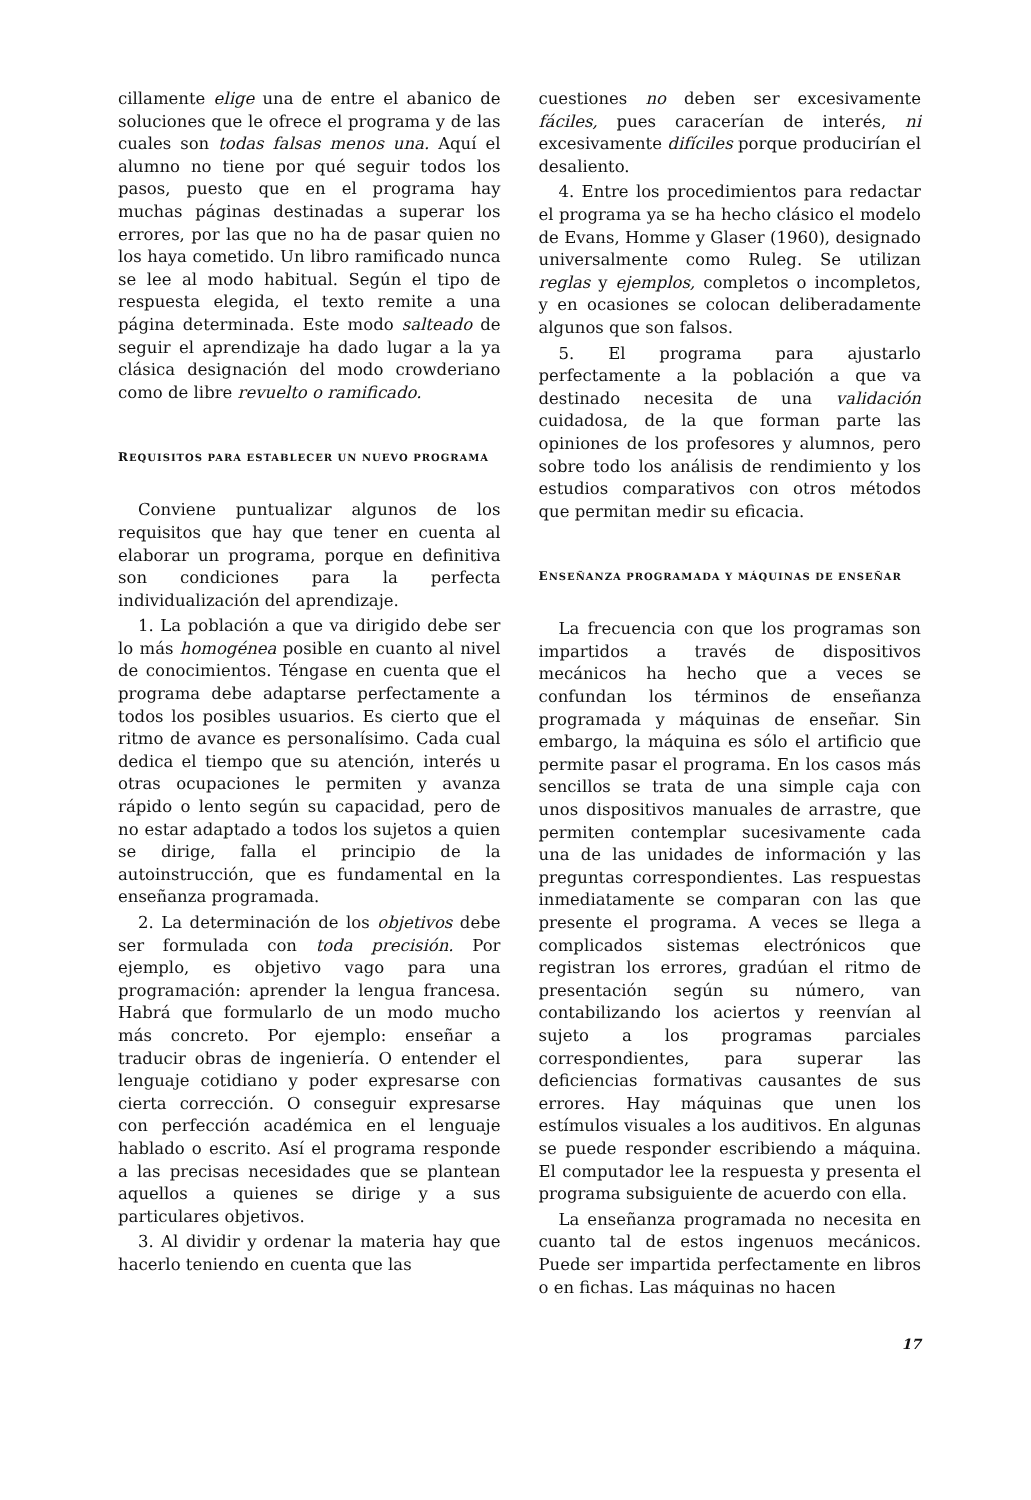cillamente elige una de entre el abanico de soluciones que le ofrece el programa y de las cuales son todas falsas menos una. Aquí el alumno no tiene por qué seguir todos los pasos, puesto que en el programa hay muchas páginas destinadas a superar los errores, por las que no ha de pasar quien no los haya cometido. Un libro ramificado nunca se lee al modo habitual. Según el tipo de respuesta elegida, el texto remite a una página determinada. Este modo salteado de seguir el aprendizaje ha dado lugar a la ya clásica designación del modo crowderiano como de libre revuelto o ramificado.
REQUISITOS PARA ESTABLECER UN NUEVO PROGRAMA
Conviene puntualizar algunos de los requisitos que hay que tener en cuenta al elaborar un programa, porque en definitiva son condiciones para la perfecta individualización del aprendizaje.
1. La población a que va dirigido debe ser lo más homogénea posible en cuanto al nivel de conocimientos. Téngase en cuenta que el programa debe adaptarse perfectamente a todos los posibles usuarios. Es cierto que el ritmo de avance es personalísimo. Cada cual dedica el tiempo que su atención, interés u otras ocupaciones le permiten y avanza rápido o lento según su capacidad, pero de no estar adaptado a todos los sujetos a quien se dirige, falla el principio de la autoinstrucción, que es fundamental en la enseñanza programada.
2. La determinación de los objetivos debe ser formulada con toda precisión. Por ejemplo, es objetivo vago para una programación: aprender la lengua francesa. Habrá que formularlo de un modo mucho más concreto. Por ejemplo: enseñar a traducir obras de ingeniería. O entender el lenguaje cotidiano y poder expresarse con cierta corrección. O conseguir expresarse con perfección académica en el lenguaje hablado o escrito. Así el programa responde a las precisas necesidades que se plantean aquellos a quienes se dirige y a sus particulares objetivos.
3. Al dividir y ordenar la materia hay que hacerlo teniendo en cuenta que las
cuestiones no deben ser excesivamente fáciles, pues caracerían de interés, ni excesivamente difíciles porque producirían el desaliento.
4. Entre los procedimientos para redactar el programa ya se ha hecho clásico el modelo de Evans, Homme y Glaser (1960), designado universalmente como Ruleg. Se utilizan reglas y ejemplos, completos o incompletos, y en ocasiones se colocan deliberadamente algunos que son falsos.
5. El programa para ajustarlo perfectamente a la población a que va destinado necesita de una validación cuidadosa, de la que forman parte las opiniones de los profesores y alumnos, pero sobre todo los análisis de rendimiento y los estudios comparativos con otros métodos que permitan medir su eficacia.
ENSEÑANZA PROGRAMADA Y MÁQUINAS DE ENSEÑAR
La frecuencia con que los programas son impartidos a través de dispositivos mecánicos ha hecho que a veces se confundan los términos de enseñanza programada y máquinas de enseñar. Sin embargo, la máquina es sólo el artificio que permite pasar el programa. En los casos más sencillos se trata de una simple caja con unos dispositivos manuales de arrastre, que permiten contemplar sucesivamente cada una de las unidades de información y las preguntas correspondientes. Las respuestas inmediatamente se comparan con las que presente el programa. A veces se llega a complicados sistemas electrónicos que registran los errores, gradúan el ritmo de presentación según su número, van contabilizando los aciertos y reenvían al sujeto a los programas parciales correspondientes, para superar las deficiencias formativas causantes de sus errores. Hay máquinas que unen los estímulos visuales a los auditivos. En algunas se puede responder escribiendo a máquina. El computador lee la respuesta y presenta el programa subsiguiente de acuerdo con ella.
La enseñanza programada no necesita en cuanto tal de estos ingenuos mecánicos. Puede ser impartida perfectamente en libros o en fichas. Las máquinas no hacen
17